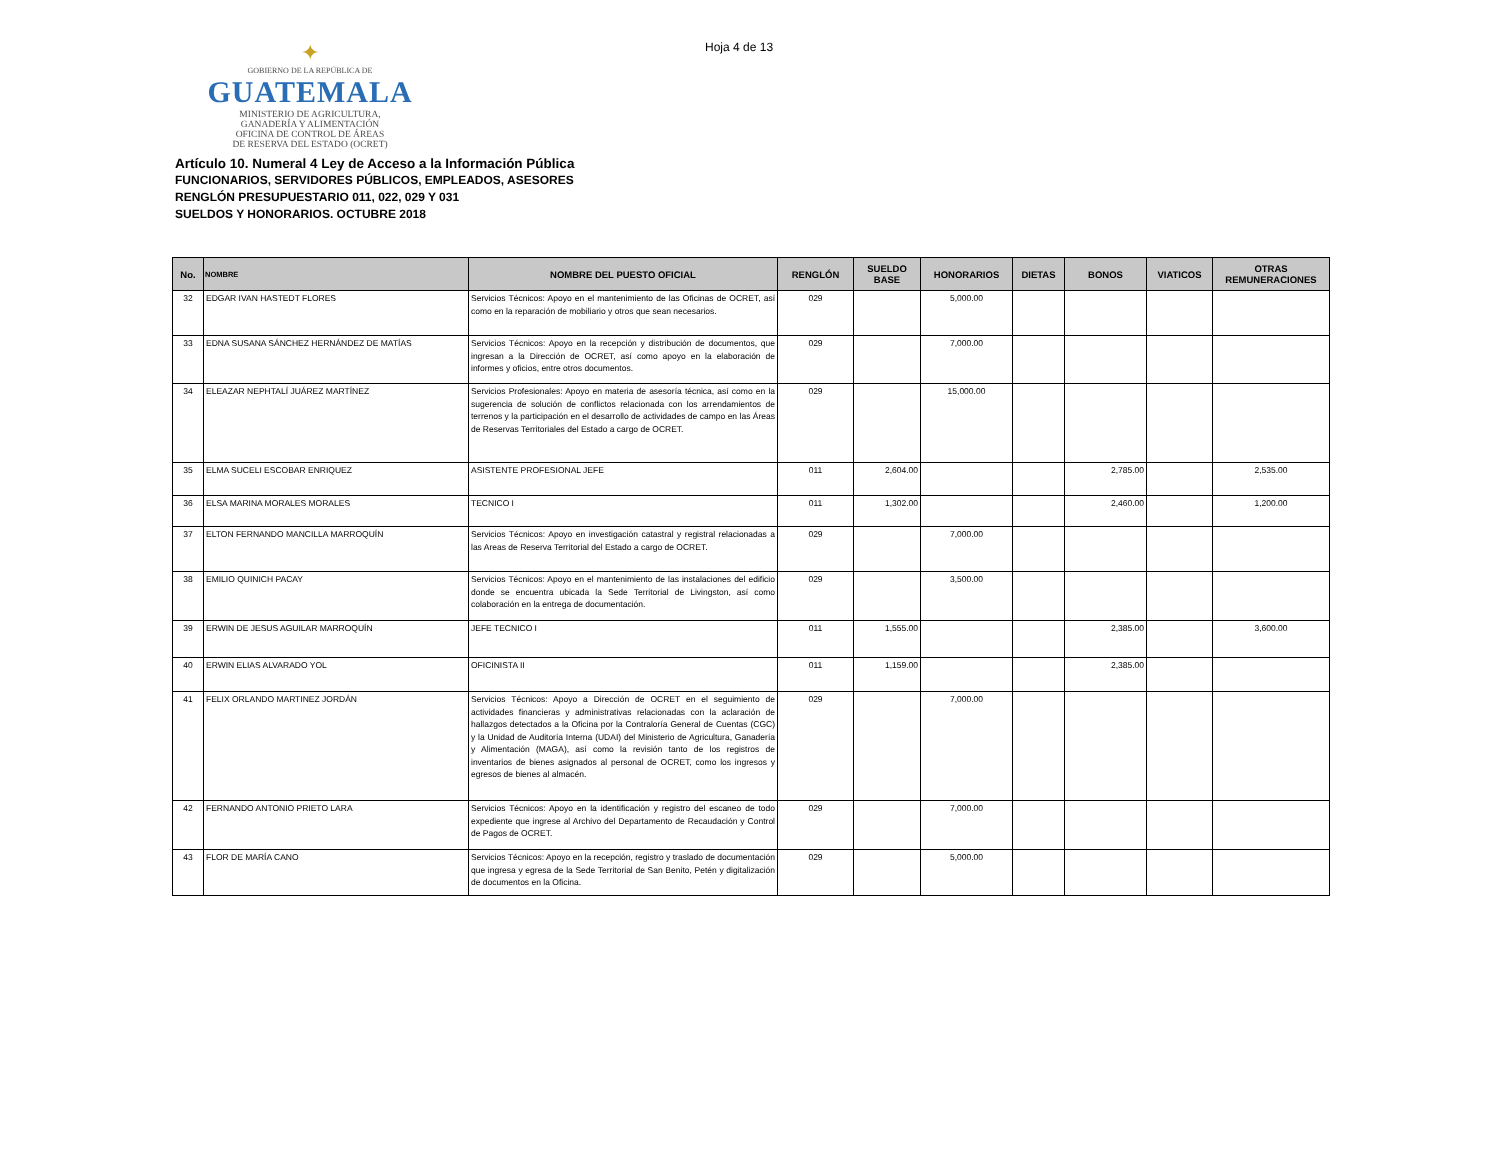✦
GOBIERNO DE LA REPÚBLICA DE
GUATEMALA
MINISTERIO DE AGRICULTURA,
GANADERÍA Y ALIMENTACIÓN
OFICINA DE CONTROL DE ÁREAS
DE RESERVA DEL ESTADO (OCRET)
Hoja 4 de 13
Artículo 10. Numeral 4 Ley de Acceso a la Información Pública
FUNCIONARIOS, SERVIDORES PÚBLICOS, EMPLEADOS, ASESORES
RENGLÓN PRESUPUESTARIO 011, 022, 029 Y 031
SUELDOS Y HONORARIOS. OCTUBRE 2018
| No. | NOMBRE | NOMBRE DEL PUESTO OFICIAL | RENGLÓN | SUELDO BASE | HONORARIOS | DIETAS | BONOS | VIATICOS | OTRAS REMUNERACIONES |
| --- | --- | --- | --- | --- | --- | --- | --- | --- | --- |
| 32 | EDGAR IVAN HASTEDT FLORES | Servicios Técnicos: Apoyo en el mantenimiento de las Oficinas de OCRET, así como en la reparación de mobiliario y otros que sean necesarios. | 029 | | 5,000.00 | | | | |
| 33 | EDNA SUSANA SÁNCHEZ HERNÁNDEZ DE MATÍAS | Servicios Técnicos: Apoyo en la recepción y distribución de documentos, que ingresan a la Dirección de OCRET, así como apoyo en la elaboración de informes y oficios, entre otros documentos. | 029 | | 7,000.00 | | | | |
| 34 | ELEAZAR NEPHTALÍ JUÁREZ MARTÍNEZ | Servicios Profesionales: Apoyo en materia de asesoría técnica, así como en la sugerencia de solución de conflictos relacionada con los arrendamientos de terrenos y la participación en el desarrollo de actividades de campo en las Áreas de Reservas Territoriales del Estado a cargo de OCRET. | 029 | | 15,000.00 | | | | |
| 35 | ELMA SUCELI ESCOBAR ENRIQUEZ | ASISTENTE PROFESIONAL JEFE | 011 | 2,604.00 | | | 2,785.00 | | 2,535.00 |
| 36 | ELSA MARINA MORALES MORALES | TECNICO I | 011 | 1,302.00 | | | 2,460.00 | | 1,200.00 |
| 37 | ELTON FERNANDO MANCILLA MARROQUÍN | Servicios Técnicos: Apoyo en investigación catastral y registral relacionadas a las Areas de Reserva Territorial del Estado a cargo de OCRET. | 029 | | 7,000.00 | | | | |
| 38 | EMILIO QUINICH PACAY | Servicios Técnicos: Apoyo en el mantenimiento de las instalaciones del edificio donde se encuentra ubicada la Sede Territorial de Livingston, así como colaboración en la entrega de documentación. | 029 | | 3,500.00 | | | | |
| 39 | ERWIN DE JESUS AGUILAR MARROQUÍN | JEFE TECNICO I | 011 | 1,555.00 | | | 2,385.00 | | 3,600.00 |
| 40 | ERWIN ELIAS ALVARADO YOL | OFICINISTA II | 011 | 1,159.00 | | | 2,385.00 | | |
| 41 | FELIX ORLANDO MARTINEZ JORDÁN | Servicios Técnicos: Apoyo a Dirección de OCRET en el seguimiento de actividades financieras y administrativas relacionadas con la aclaración de hallazgos detectados a la Oficina por la Contraloría General de Cuentas (CGC) y la Unidad de Auditoría Interna (UDAI) del Ministerio de Agricultura, Ganadería y Alimentación (MAGA), así como la revisión tanto de los registros de inventarios de bienes asignados al personal de OCRET, como los ingresos y egresos de bienes al almacén. | 029 | | 7,000.00 | | | | |
| 42 | FERNANDO ANTONIO PRIETO LARA | Servicios Técnicos: Apoyo en la identificación y registro del escaneo de todo expediente que ingrese al Archivo del Departamento de Recaudación y Control de Pagos de OCRET. | 029 | | 7,000.00 | | | | |
| 43 | FLOR DE MARÍA CANO | Servicios Técnicos: Apoyo en la recepción, registro y traslado de documentación que ingresa y egresa de la Sede Territorial de San Benito, Petén y digitalización de documentos en la Oficina. | 029 | | 5,000.00 | | | | |